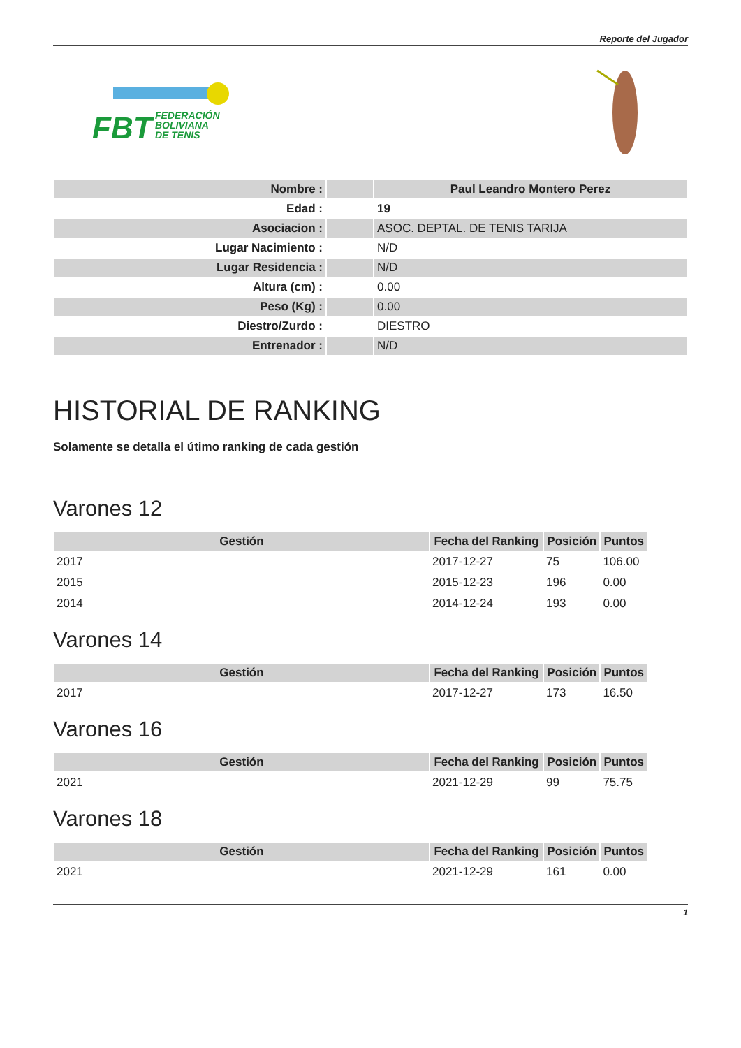Reporte del Jugador
FBT FEDERACIÓN
BOLIVIANA
DE TENIS
| Nombre : | | Paul Leandro Montero Perez |
| Edad : | | 19 |
| Asociacion : | | ASOC. DEPTAL. DE TENIS TARIJA |
| Lugar Nacimiento : | | N/D |
| Lugar Residencia : | | N/D |
| Altura (cm) : | | 0.00 |
| Peso (Kg) : | | 0.00 |
| Diestro/Zurdo : | | DIESTRO |
| Entrenador : | | N/D |
HISTORIAL DE RANKING
Solamente se detalla el útimo ranking de cada gestión
Varones 12
| Gestión | Fecha del Ranking | Posición | Puntos |
| --- | --- | --- | --- |
| 2017 | 2017-12-27 | 75 | 106.00 |
| 2015 | 2015-12-23 | 196 | 0.00 |
| 2014 | 2014-12-24 | 193 | 0.00 |
Varones 14
| Gestión | Fecha del Ranking | Posición | Puntos |
| --- | --- | --- | --- |
| 2017 | 2017-12-27 | 173 | 16.50 |
Varones 16
| Gestión | Fecha del Ranking | Posición | Puntos |
| --- | --- | --- | --- |
| 2021 | 2021-12-29 | 99 | 75.75 |
Varones 18
| Gestión | Fecha del Ranking | Posición | Puntos |
| --- | --- | --- | --- |
| 2021 | 2021-12-29 | 161 | 0.00 |
1